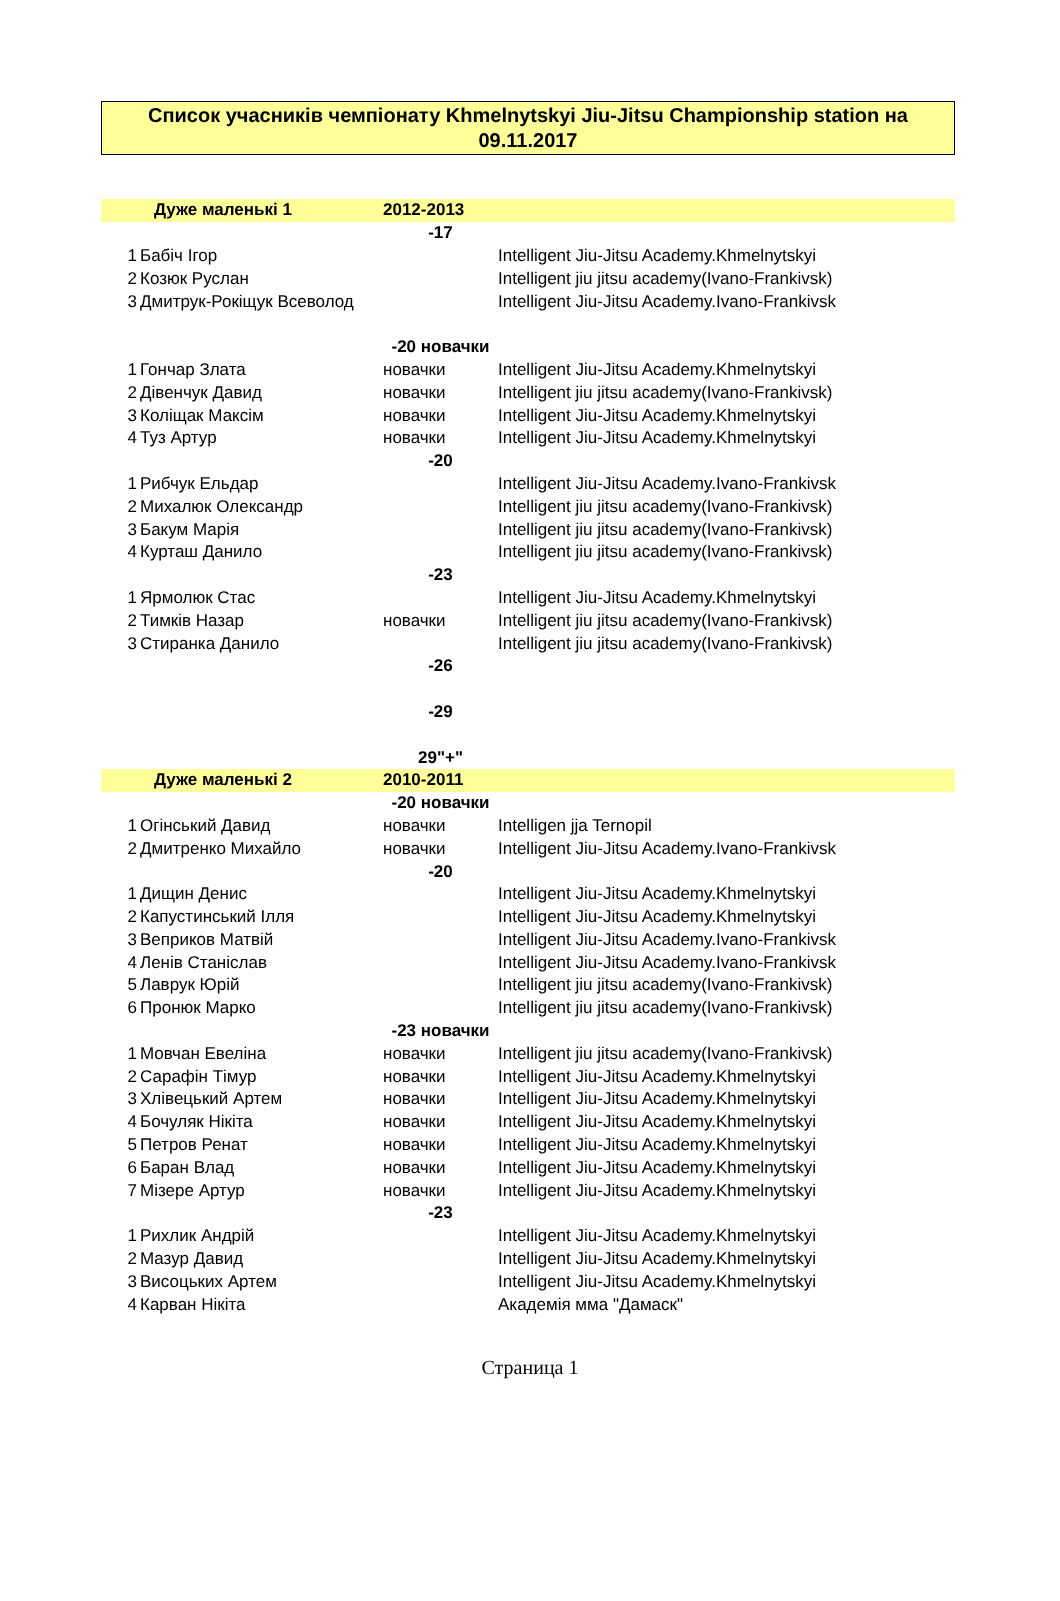Список учасників чемпіонату Khmelnytskyi Jiu-Jitsu Championship station на
09.11.2017
| | Дуже маленькі 1 | 2012-2013 | |
| | | -17 | |
| 1 | Бабіч Ігор | | Intelligent Jiu-Jitsu Academy.Khmelnytskyi |
| 2 | Козюк Руслан | | Intelligent jiu jitsu academy(Ivano-Frankivsk) |
| 3 | Дмитрук-Рокіщук Всеволод | | Intelligent Jiu-Jitsu Academy.Ivano-Frankivsk |
| | | -20 новачки | |
| 1 | Гончар Злата | новачки | Intelligent Jiu-Jitsu Academy.Khmelnytskyi |
| 2 | Дівенчук Давид | новачки | Intelligent jiu jitsu academy(Ivano-Frankivsk) |
| 3 | Коліщак Максім | новачки | Intelligent Jiu-Jitsu Academy.Khmelnytskyi |
| 4 | Туз Артур | новачки | Intelligent Jiu-Jitsu Academy.Khmelnytskyi |
| | | -20 | |
| 1 | Рибчук Ельдар | | Intelligent Jiu-Jitsu Academy.Ivano-Frankivsk |
| 2 | Михалюк Олександр | | Intelligent jiu jitsu academy(Ivano-Frankivsk) |
| 3 | Бакум Марія | | Intelligent jiu jitsu academy(Ivano-Frankivsk) |
| 4 | Курташ Данило | | Intelligent jiu jitsu academy(Ivano-Frankivsk) |
| | | -23 | |
| 1 | Ярмолюк Стас | | Intelligent Jiu-Jitsu Academy.Khmelnytskyi |
| 2 | Тимків Назар | новачки | Intelligent jiu jitsu academy(Ivano-Frankivsk) |
| 3 | Стиранка Данило | | Intelligent jiu jitsu academy(Ivano-Frankivsk) |
| | | -26 | |
| | | -29 | |
| | | 29"+" | |
| | Дуже маленькі 2 | 2010-2011 | |
| | | -20 новачки | |
| 1 | Огінський Давид | новачки | Intelligen jja Ternopil |
| 2 | Дмитренко Михайло | новачки | Intelligent Jiu-Jitsu Academy.Ivano-Frankivsk |
| | | -20 | |
| 1 | Дищин Денис | | Intelligent Jiu-Jitsu Academy.Khmelnytskyi |
| 2 | Капустинський Ілля | | Intelligent Jiu-Jitsu Academy.Khmelnytskyi |
| 3 | Веприков Матвій | | Intelligent Jiu-Jitsu Academy.Ivano-Frankivsk |
| 4 | Ленів Станіслав | | Intelligent Jiu-Jitsu Academy.Ivano-Frankivsk |
| 5 | Лаврук Юрій | | Intelligent jiu jitsu academy(Ivano-Frankivsk) |
| 6 | Пронюк Марко | | Intelligent jiu jitsu academy(Ivano-Frankivsk) |
| | | -23 новачки | |
| 1 | Мовчан Евеліна | новачки | Intelligent jiu jitsu academy(Ivano-Frankivsk) |
| 2 | Сарафін Тімур | новачки | Intelligent Jiu-Jitsu Academy.Khmelnytskyi |
| 3 | Хлівецький Артем | новачки | Intelligent Jiu-Jitsu Academy.Khmelnytskyi |
| 4 | Бочуляк Нікіта | новачки | Intelligent Jiu-Jitsu Academy.Khmelnytskyi |
| 5 | Петров Ренат | новачки | Intelligent Jiu-Jitsu Academy.Khmelnytskyi |
| 6 | Баран Влад | новачки | Intelligent Jiu-Jitsu Academy.Khmelnytskyi |
| 7 | Мізере Артур | новачки | Intelligent Jiu-Jitsu Academy.Khmelnytskyi |
| | | -23 | |
| 1 | Рихлик Андрій | | Intelligent Jiu-Jitsu Academy.Khmelnytskyi |
| 2 | Мазур Давид | | Intelligent Jiu-Jitsu Academy.Khmelnytskyi |
| 3 | Висоцьких Артем | | Intelligent Jiu-Jitsu Academy.Khmelnytskyi |
| 4 | Карван Нікіта | | Академія мма "Дамаск" |
Страница 1